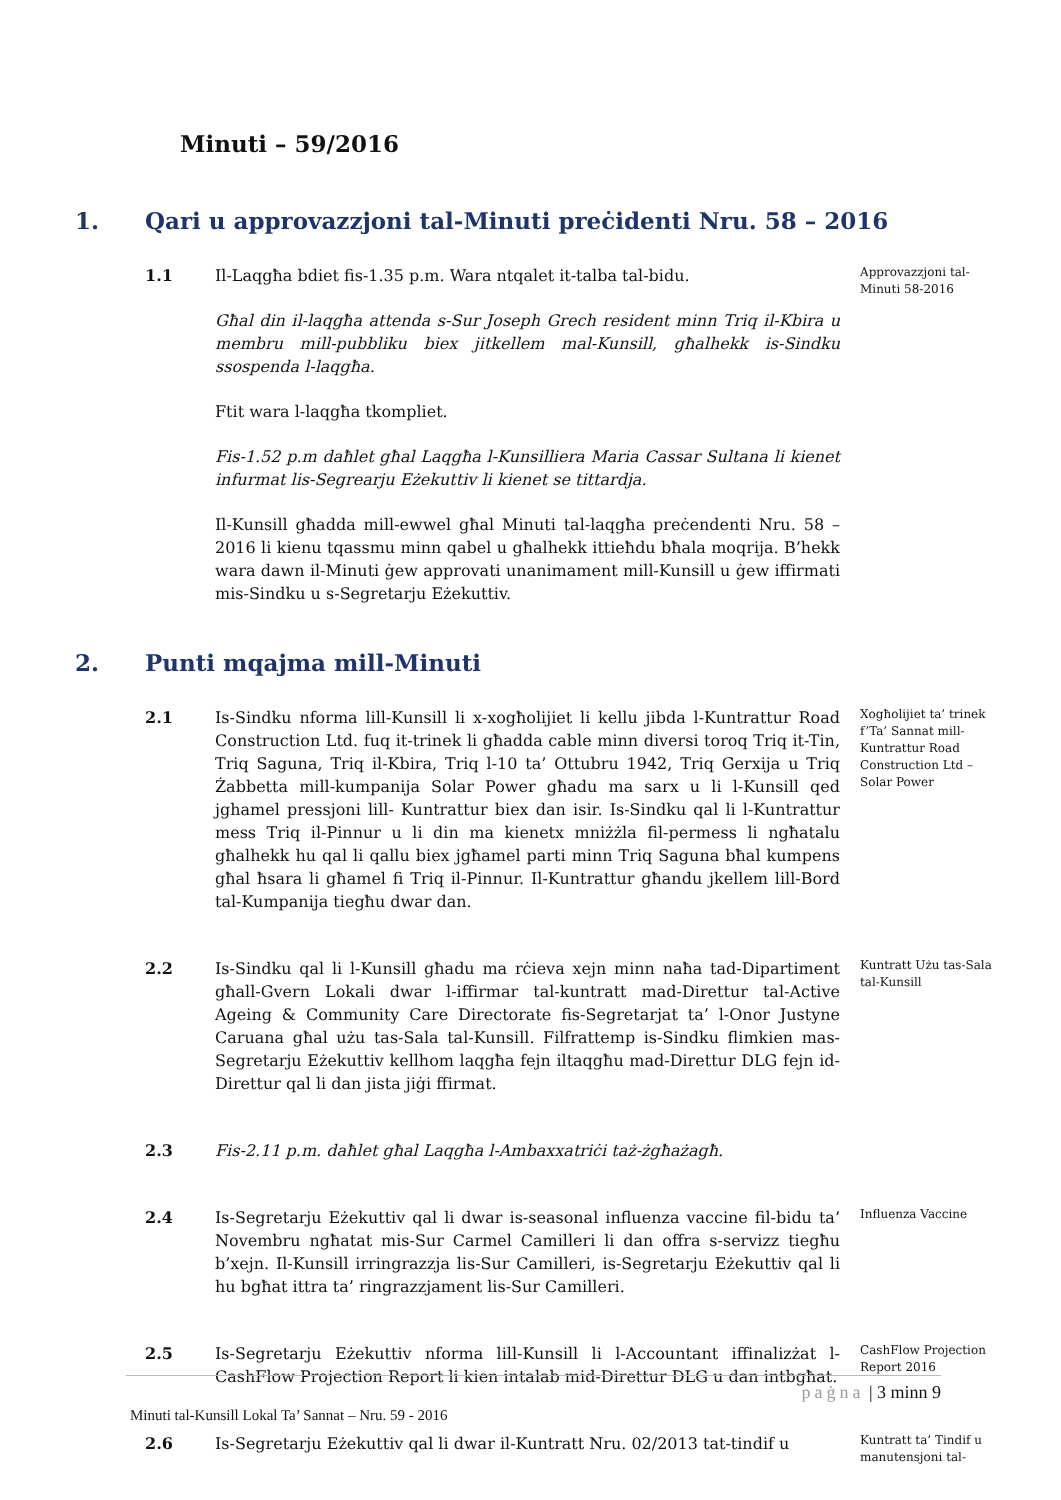Minuti – 59/2016
1. Qari u approvazzjoni tal-Minuti preċidenti Nru. 58 – 2016
1.1 Il-Laqgħa bdiet fis-1.35 p.m. Wara ntqalet it-talba tal-bidu.
Għal din il-laqgħa attenda s-Sur Joseph Grech resident minn Triq il-Kbira u membru mill-pubbliku biex jitkellem mal-Kunsill, għalhekk is-Sindku ssospenda l-laqgħa.
Ftit wara l-laqgħa tkompliet.
Fis-1.52 p.m daħlet għal Laqgħa l-Kunsilliera Maria Cassar Sultana li kienet infurmat lis-Segrearju Eżekuttiv li kienet se tittardja.
Il-Kunsill għadda mill-ewwel għal Minuti tal-laqgħa preċendenti Nru. 58 – 2016 li kienu tqassmu minn qabel u għalhekk ittieħdu bħala moqrija. B’hekk wara dawn il-Minuti ġew approvati unanimament mill-Kunsill u ġew iffirmati mis-Sindku u s-Segretarju Eżekuttiv.
Approvazzjoni tal-Minuti 58-2016
2. Punti mqajma mill-Minuti
2.1 Is-Sindku nforma lill-Kunsill li x-xogħolijiet li kellu jibda l-Kuntrattur Road Construction Ltd. fuq it-trinek li għadda cable minn diversi toroq Triq it-Tin, Triq Saguna, Triq il-Kbira, Triq l-10 ta’ Ottubru 1942, Triq Gerxija u Triq Żabbetta mill-kumpanija Solar Power għadu ma sarx u li l-Kunsill qed jghamel pressjoni lill- Kuntrattur biex dan isir. Is-Sindku qal li l-Kuntrattur mess Triq il-Pinnur u li din ma kienetx mniżżla fil-permess li ngħatalu għalhekk hu qal li qallu biex jgħamel parti minn Triq Saguna bħal kumpens għal ħsara li għamel fi Triq il-Pinnur. Il-Kuntrattur għandu jkellem lill-Bord tal-Kumpanija tiegħu dwar dan.
Xogħolijiet ta’ trinek f’Ta’ Sannat mill-Kuntrattur Road Construction Ltd – Solar Power
2.2 Is-Sindku qal li l-Kunsill għadu ma rċieva xejn minn naħa tad-Dipartiment għall-Gvern Lokali dwar l-iffirmar tal-kuntratt mad-Direttur tal-Active Ageing & Community Care Directorate fis-Segretarjat ta’ l-Onor Justyne Caruana għal użu tas-Sala tal-Kunsill. Filfrattemp is-Sindku flimkien mas-Segretarju Eżekuttiv kellhom laqgħa fejn iltaqgħu mad-Direttur DLG fejn id-Direttur qal li dan jista jiġi ffirmat.
Kuntratt Użu tas-Sala tal-Kunsill
2.3 Fis-2.11 p.m. daħlet għal Laqgħa l-Ambaxxatriċi taż-żgħażagħ.
2.4 Is-Segretarju Eżekuttiv qal li dwar is-seasonal influenza vaccine fil-bidu ta’ Novembru ngħatat mis-Sur Carmel Camilleri li dan offra s-servizz tiegħu b’xejn. Il-Kunsill irringrazzja lis-Sur Camilleri, is-Segretarju Eżekuttiv qal li hu bgħat ittra ta’ ringrazzjament lis-Sur Camilleri.
Influenza Vaccine
2.5 Is-Segretarju Eżekuttiv nforma lill-Kunsill li l-Accountant iffinalizżat l-CashFlow Projection Report li kien intalab mid-Direttur DLG u dan intbgħat.
CashFlow Projection Report 2016
2.6 Is-Segretarju Eżekuttiv qal li dwar il-Kuntratt Nru. 02/2013 tat-tindif u
Kuntratt ta’ Tindif u manutensjoni tal-
paġna | 3 minn 9
Minuti tal-Kunsill Lokal Ta’ Sannat – Nru. 59 - 2016